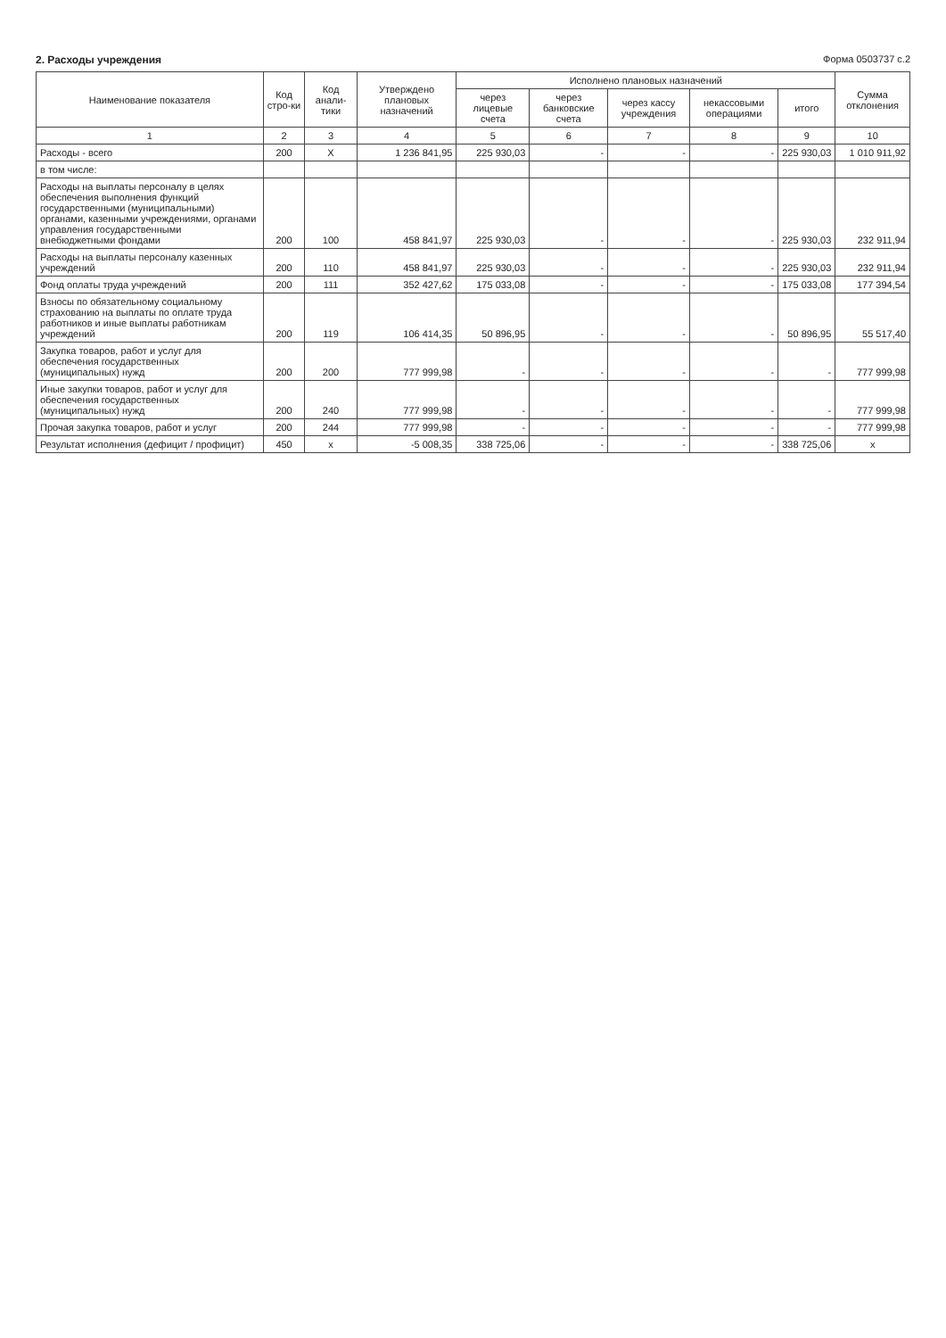2. Расходы учреждения Форма 0503737 с.2
| Наименование показателя | Код стро-ки | Код анали-тики | Утверждено плановых назначений | Исполнено плановых назначений | | | | | Сумма отклонения |
| --- | --- | --- | --- | --- | --- | --- | --- | --- | --- |
| | | | | через лицевые счета | через банковские счета | через кассу учреждения | некассовыми операциями | итого | |
| 1 | 2 | 3 | 4 | 5 | 6 | 7 | 8 | 9 | 10 |
| Расходы - всего | 200 | X | 1 236 841,95 | 225 930,03 | - | - | - | 225 930,03 | 1 010 911,92 |
| в том числе: | | | | | | | | | |
| Расходы на выплаты персоналу в целях обеспечения выполнения функций государственными (муниципальными) органами, казенными учреждениями, органами управления государственными внебюджетными фондами | 200 | 100 | 458 841,97 | 225 930,03 | - | - | - | 225 930,03 | 232 911,94 |
| Расходы на выплаты персоналу казенных учреждений | 200 | 110 | 458 841,97 | 225 930,03 | - | - | - | 225 930,03 | 232 911,94 |
| Фонд оплаты труда учреждений | 200 | 111 | 352 427,62 | 175 033,08 | - | - | - | 175 033,08 | 177 394,54 |
| Взносы по обязательному социальному страхованию на выплаты по оплате труда работников и иные выплаты работникам учреждений | 200 | 119 | 106 414,35 | 50 896,95 | - | - | - | 50 896,95 | 55 517,40 |
| Закупка товаров, работ и услуг для обеспечения государственных (муниципальных) нужд | 200 | 200 | 777 999,98 | - | - | - | - | - | 777 999,98 |
| Иные закупки товаров, работ и услуг для обеспечения государственных (муниципальных) нужд | 200 | 240 | 777 999,98 | - | - | - | - | - | 777 999,98 |
| Прочая закупка товаров, работ и услуг | 200 | 244 | 777 999,98 | - | - | - | - | - | 777 999,98 |
| Результат исполнения (дефицит / профицит) | 450 | x | -5 008,35 | 338 725,06 | - | - | - | 338 725,06 | x |